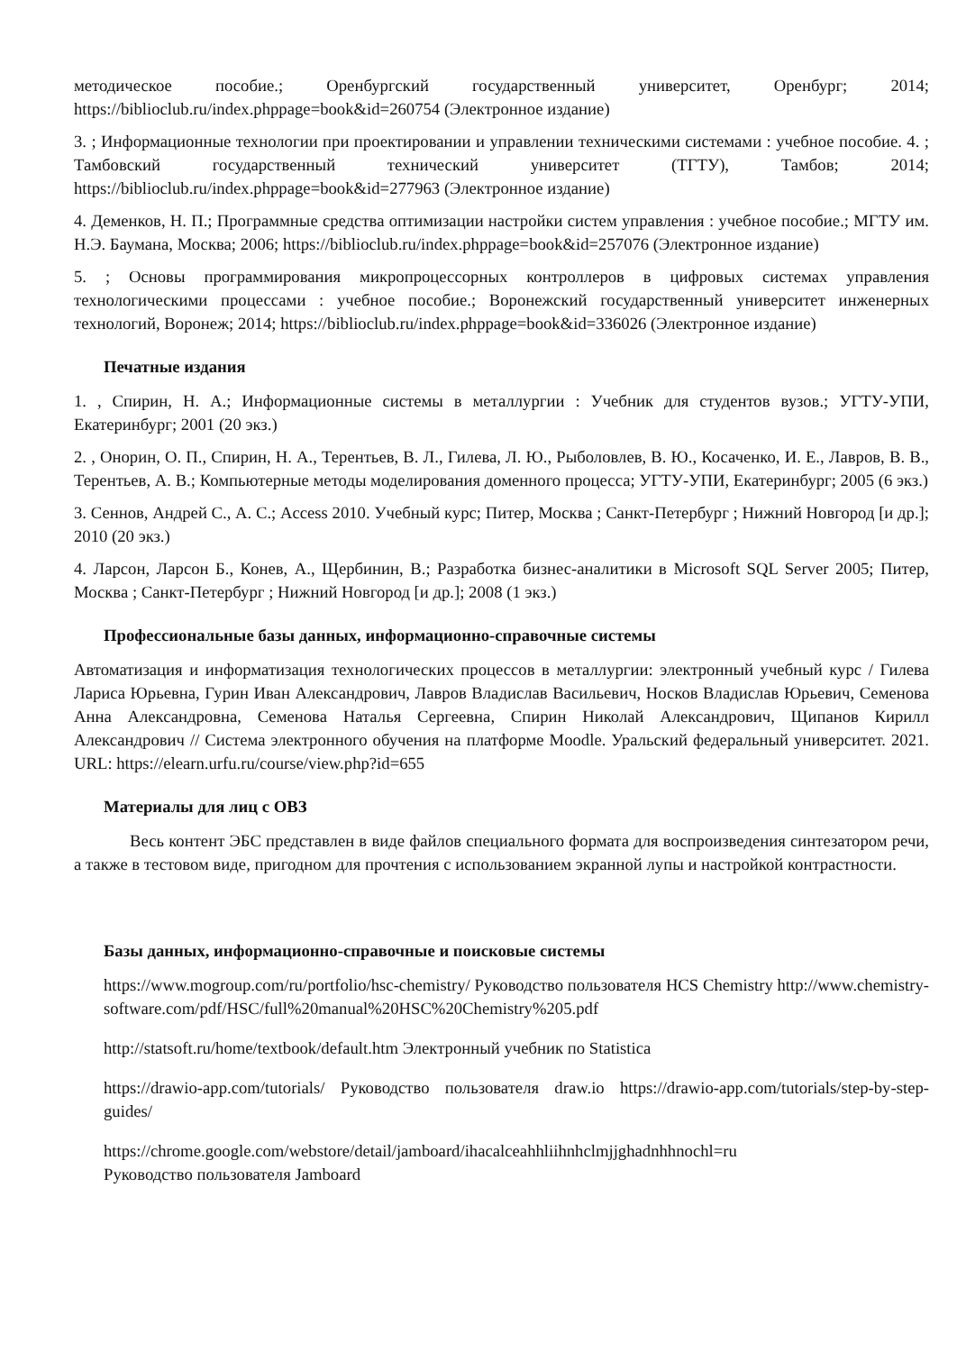методическое пособие.; Оренбургский государственный университет, Оренбург; 2014; https://biblioclub.ru/index.phppage=book&id=260754 (Электронное издание)
3. ; Информационные технологии при проектировании и управлении техническими системами : учебное пособие. 4. ; Тамбовский государственный технический университет (ТГТУ), Тамбов; 2014; https://biblioclub.ru/index.phppage=book&id=277963 (Электронное издание)
4. Деменков, Н. П.; Программные средства оптимизации настройки систем управления : учебное пособие.; МГТУ им. Н.Э. Баумана, Москва; 2006; https://biblioclub.ru/index.phppage=book&id=257076 (Электронное издание)
5. ; Основы программирования микропроцессорных контроллеров в цифровых системах управления технологическими процессами : учебное пособие.; Воронежский государственный университет инженерных технологий, Воронеж; 2014; https://biblioclub.ru/index.phppage=book&id=336026 (Электронное издание)
Печатные издания
1. , Спирин, Н. А.; Информационные системы в металлургии : Учебник для студентов вузов.; УГТУ-УПИ, Екатеринбург; 2001 (20 экз.)
2. , Онорин, О. П., Спирин, Н. А., Терентьев, В. Л., Гилева, Л. Ю., Рыболовлев, В. Ю., Косаченко, И. Е., Лавров, В. В., Терентьев, А. В.; Компьютерные методы моделирования доменного процесса; УГТУ-УПИ, Екатеринбург; 2005 (6 экз.)
3. Сеннов, Андрей С., А. С.; Access 2010. Учебный курс; Питер, Москва ; Санкт-Петербург ; Нижний Новгород [и др.]; 2010 (20 экз.)
4. Ларсон, Ларсон Б., Конев, А., Щербинин, В.; Разработка бизнес-аналитики в Microsoft SQL Server 2005; Питер, Москва ; Санкт-Петербург ; Нижний Новгород [и др.]; 2008 (1 экз.)
Профессиональные базы данных, информационно-справочные системы
Автоматизация и информатизация технологических процессов в металлургии: электронный учебный курс / Гилева Лариса Юрьевна, Гурин Иван Александрович, Лавров Владислав Васильевич, Носков Владислав Юрьевич, Семенова Анна Александровна, Семенова Наталья Сергеевна, Спирин Николай Александрович, Щипанов Кирилл Александрович // Система электронного обучения на платформе Moodle. Уральский федеральный университет. 2021. URL: https://elearn.urfu.ru/course/view.php?id=655
Материалы для лиц с ОВЗ
Весь контент ЭБС представлен в виде файлов специального формата для воспроизведения синтезатором речи, а также в тестовом виде, пригодном для прочтения с использованием экранной лупы и настройкой контрастности.
Базы данных, информационно-справочные и поисковые системы
https://www.mogroup.com/ru/portfolio/hsc-chemistry/ Руководство пользователя HCS Chemistry http://www.chemistry-software.com/pdf/HSC/full%20manual%20HSC%20Chemistry%205.pdf
http://statsoft.ru/home/textbook/default.htm Электронный учебник по Statistica
https://drawio-app.com/tutorials/ Руководство пользователя draw.io https://drawio-app.com/tutorials/step-by-step-guides/
https://chrome.google.com/webstore/detail/jamboard/ihacalceahhliihnhclmjjghadnhhnochl=ru
Руководство пользователя Jamboard